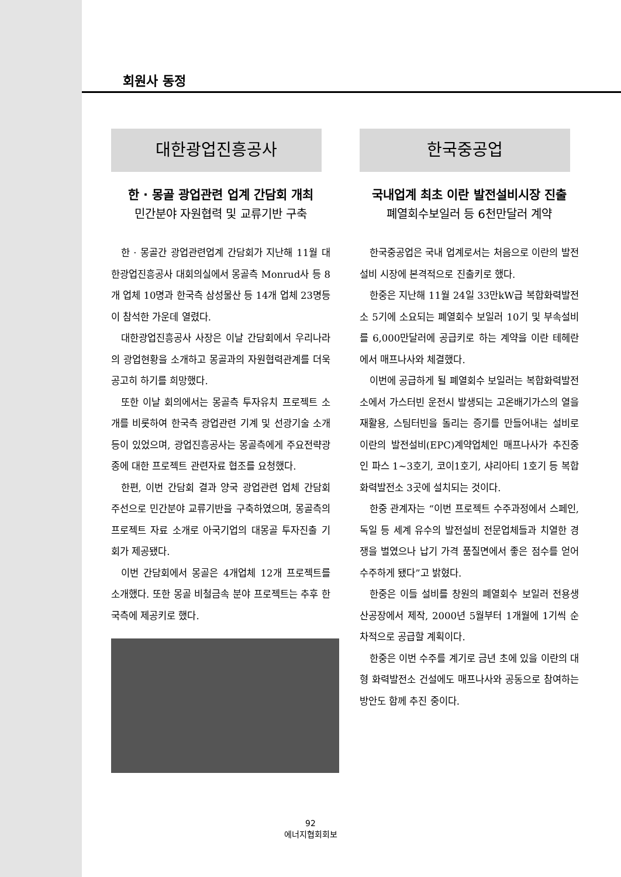회원사 동정
대한광업진흥공사
한 · 몽골 광업관련 업계 간담회 개최
민간분야 자원협력 및 교류기반 구축
한 · 몽골간 광업관련업계 간담회가 지난해 11월 대한광업진흥공사 대회의실에서 몽골측 Monrud사 등 8개 업체 10명과 한국측 삼성물산 등 14개 업체 23명등이 참석한 가운데 열렸다.
대한광업진흥공사 사장은 이날 간담회에서 우리나라의 광업현황을 소개하고 몽골과의 자원협력관계를 더욱 공고히 하기를 희망했다.
또한 이날 회의에서는 몽골측 투자유치 프로젝트 소개를 비롯하여 한국측 광업관련 기계 및 선광기술 소개 등이 있었으며, 광업진흥공사는 몽골측에게 주요전략광종에 대한 프로젝트 관련자료 협조를 요청했다.
한편, 이번 간담회 결과 양국 광업관련 업체 간담회 주선으로 민간분야 교류기반을 구축하였으며, 몽골측의 프로젝트 자료 소개로 아국기업의 대몽골 투자진출 기회가 제공됐다.
이번 간담회에서 몽골은 4개업체 12개 프로젝트를 소개했다. 또한 몽골 비철금속 분야 프로젝트는 추후 한국측에 제공키로 했다.
한국중공업
국내업계 최초 이란 발전설비시장 진출
폐열회수보일러 등 6천만달러 계약
한국중공업은 국내 업계로서는 처음으로 이란의 발전설비 시장에 본격적으로 진출키로 했다.
한중은 지난해 11월 24일 33만kW급 복합화력발전소 5기에 소요되는 폐열회수 보일러 10기 및 부속설비를 6,000만달러에 공급키로 하는 계약을 이란 테헤란에서 매프나사와 체결했다.
이번에 공급하게 될 폐열회수 보일러는 복합화력발전소에서 가스터빈 운전시 발생되는 고온배기가스의 열을 재활용, 스팀터빈을 돌리는 증기를 만들어내는 설비로 이란의 발전설비(EPC)계약업체인 매프나사가 추진중인 파스 1~3호기, 코이1호기, 샤리아티 1호기 등 복합화력발전소 3곳에 설치되는 것이다.
한중 관계자는 “이번 프로젝트 수주과정에서 스페인, 독일 등 세계 유수의 발전설비 전문업체들과 치열한 경쟁을 벌였으나 납기 가격 품질면에서 좋은 점수를 얻어 수주하게 됐다”고 밝혔다.
한중은 이들 설비를 창원의 폐열회수 보일러 전용생산공장에서 제작, 2000년 5월부터 1개월에 1기씩 순차적으로 공급할 계획이다.
한중은 이번 수주를 계기로 금년 초에 있을 이란의 대형 화력발전소 건설에도 매프나사와 공동으로 참여하는 방안도 함께 추진 중이다.
92
에너지협회회보